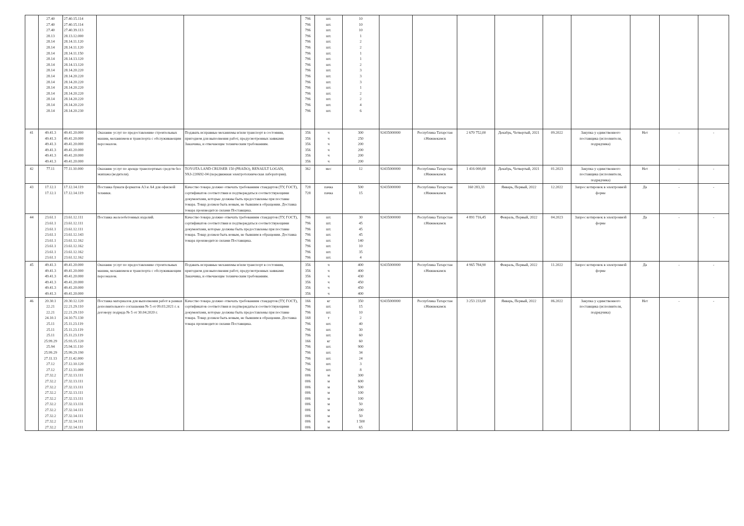| | 27.40 27.40 27.40 28.13 28.14 28.14 28.14 28.14 28.14 28.14 28.14 28.14 28.14 28.14 28.14 28.14 28.14 | 27.40.15.114 27.40.15.114 27.40.39.113 28.13.12.000 28.14.11.120 28.14.11.120 28.14.11.150 28.14.13.120 28.14.13.120 28.14.20.220 28.14.20.220 28.14.20.220 28.14.20.220 28.14.20.220 28.14.20.220 28.14.20.220 28.14.20.230 | | | 796 796 796 796 796 796 796 796 796 796 796 796 796 796 796 796 796 | шт. шт. шт. шт. шт. шт. шт. шт. шт. шт. шт. шт. шт. шт. шт. шт. шт. | 10 10 10 1 2 2 1 1 2 3 3 3 1 2 2 4 6 | | | | | | | | | |
| 41 | 49.41.3 49.41.3 49.41.3 49.41.3 49.41.3 49.41.3 | 49.41.20.000 49.41.20.000 49.41.20.000 49.41.20.000 49.41.20.000 49.41.20.000 | Оказание услуг по предоставлению строительных машин, механизмов и транспорта с обслуживающим персоналом. | Подавать исправные механизмы и/или транспорт в состоянии, пригодном для выполнения работ, предусмотренных заявками Заказчика, и отвечающие техническим требованиям. | 356 356 356 356 356 356 | ч ч ч ч ч ч | 300 250 200 200 200 200 | 92435000000 | Республика Татарстан г.Нижнекамск | 2 670 752,00 | Декабрь, Четвертый, 2021 | 09.2022 | Закупка у единственного поставщика (исполнителя, подрядчика) | Нет | - | - |
| 42 | 77.11 | 77.11.10.000 | Оказание услуг по аренде транспортных средств без экипажа (водителя). | TOYOTA LAND CRUISER 150 (PRADO), RENAULT LOGAN, УАЗ-220692-04 (передвижная электротехническая лаборатория). | 362 | мес | 12 | 92435000000 | Республика Татарстан г.Нижнекамск | 1 416 000,00 | Декабрь, Четвертый, 2021 | 01.2023 | Закупка у единственного поставщика (исполнителя, подрядчика) | Нет | - | - |
| 43 | 17.12.1 17.12.1 | 17.12.14.119 17.12.14.119 | Поставка бумаги форматов А3 и А4 для офисной техники. | Качество товара должно отвечать требованиям стандартов (ТУ, ГОСТ), сертификатов соответствия и подтверждаться соответствующими документами, которые должны быть предоставлены при поставке товара. Товар должен быть новым, не бывшим в обращении. Доставка товара производится силами Поставщика. | 728 728 | пачка пачка | 500 15 | 92435000000 | Республика Татарстан г.Нижнекамск | 160 283,33 | Январь, Первый, 2022 | 12.2022 | Запрос котировок в электронной форме | Да | - | - |
| 44 | 23.61.1 23.61.1 23.61.1 23.61.1 23.61.1 23.61.1 23.61.1 23.61.1 | 23.61.12.111 23.61.12.111 23.61.12.111 23.61.12.143 23.61.12.162 23.61.12.162 23.61.12.162 23.61.12.162 | Поставка железобетонных изделий. | Качество товара должно отвечать требованиям стандартов (ТУ, ГОСТ), сертификатов соответствия и подтверждаться соответствующими документами, которые должны быть предоставлены при поставке товара. Товар должен быть новым, не бывшим в обращении. Доставка товара производится силами Поставщика. | 796 796 796 796 796 796 796 796 | шт. шт. шт. шт. шт. шт. шт. шт. | 30 45 45 45 140 10 35 4 | 92435000000 | Республика Татарстан г.Нижнекамск | 4 891 716,45 | Февраль, Первый, 2022 | 04.2023 | Запрос котировок в электронной форме | Да | - | - |
| 45 | 49.41.3 49.41.3 49.41.3 49.41.3 49.41.3 49.41.3 | 49.41.20.000 49.41.20.000 49.41.20.000 49.41.20.000 49.41.20.000 49.41.20.000 | Оказание услуг по предоставлению строительных машин, механизмов и транспорта с обслуживающим персоналом. | Подавать исправные механизмы и/или транспорт в состоянии, пригодном для выполнения работ, предусмотренных заявками Заказчика, и отвечающие техническим требованиям. | 356 356 356 356 356 356 | ч ч ч ч ч ч | 400 400 430 450 450 400 | 92435000000 | Республика Татарстан г.Нижнекамск | 4 965 784,90 | Февраль, Первый, 2022 | 11.2022 | Запрос котировок в электронной форме | Да | - | - |
| 46 | 20.30.1 22.21 22.21 24.10.1 25.11 25.11 25.11 25.99.29 25.94 25.99.29 27.11.13 27.12 27.12 27.32.2 27.32.2 27.32.2 27.32.2 27.32.2 27.32.2 27.32.2 27.32.2 27.32.2 27.32.2 | 20.30.12.120 22.21.29.110 22.21.29.110 24.10.71.130 25.11.23.119 25.11.23.119 25.11.23.119 25.93.15.120 25.94.11.110 25.99.29.190 27.11.42.000 27.12.10.120 27.12.31.000 27.32.13.111 27.32.13.111 27.32.13.111 27.32.13.111 27.32.13.111 27.32.13.131 27.32.14.111 27.32.14.111 27.32.14.111 27.32.14.111 | Поставка материалов для выполнения работ в рамках дополнительного соглашения № 5 от 09.03.2021 г. к договору подряда № 5 от 30.04.2020 г. | Качество товара должно отвечать требованиям стандартов (ТУ, ГОСТ), сертификатов соответствия и подтверждаться соответствующими документами, которые должны быть предоставлены при поставке товара. Товар должен быть новым, не бывшим в обращении. Доставка товара производится силами Поставщика. | 166 796 796 168 796 796 796 166 796 796 796 796 796 006 006 006 006 006 006 006 006 006 006 | кг шт. шт. т шт. шт. шт. кг шт. шт. шт. шт. шт. м м м м м м м м м м | 350 15 10 2 40 30 60 60 900 34 24 3 8 300 600 500 100 100 50 200 50 1 500 65 | 92435000000 | Республика Татарстан г.Нижнекамск | 3 253 233,00 | Январь, Первый, 2022 | 06.2022 | Закупка у единственного поставщика (исполнителя, подрядчика) | Нет | - | - |